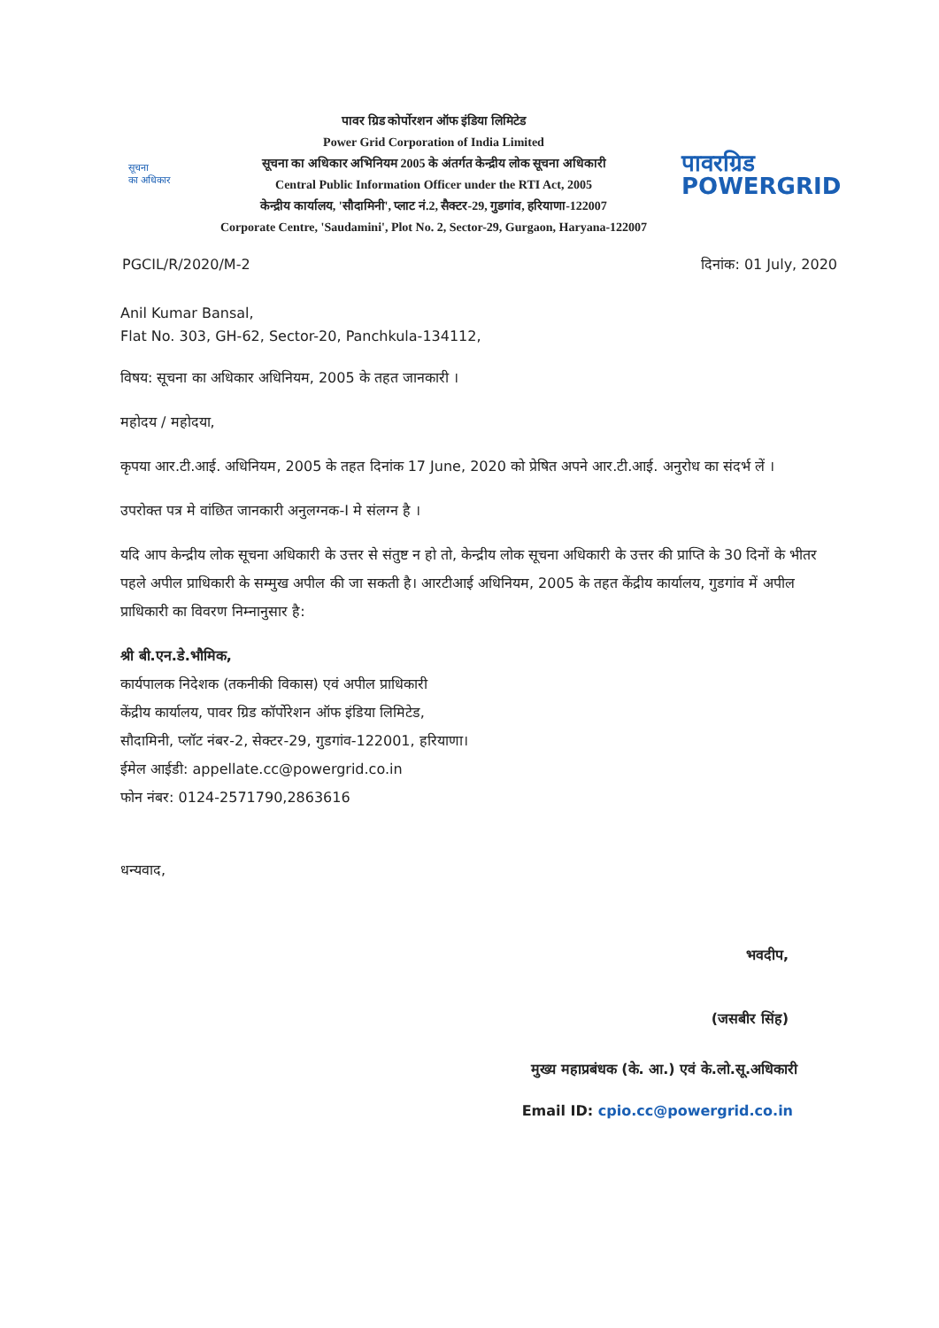सूचना
का अधिकार
पावर ग्रिड कोर्पोरशन ऑफ इंडिया लिमिटेड
Power Grid Corporation of India Limited
सूचना का अधिकार अभिनियम 2005 के अंतर्गत केन्द्रीय लोक सूचना अधिकारी
Central Public Information Officer under the RTI Act, 2005
केन्द्रीय कार्यालय, 'सौदामिनी', प्लाट नं.2, सैक्टर-29, गुडगांव, हरियाणा-122007
Corporate Centre, 'Saudamini', Plot No. 2, Sector-29, Gurgaon, Haryana-122007
पावरग्रिड
POWERGRID
PGCIL/R/2020/M-2 दिनांक: 01 July, 2020
Anil Kumar Bansal,
Flat No. 303, GH-62, Sector-20, Panchkula-134112,
विषय: सूचना का अधिकार अधिनियम, 2005 के तहत जानकारी ।
महोदय / महोदया,
कृपया आर.टी.आई. अधिनियम, 2005 के तहत दिनांक 17 June, 2020 को प्रेषित अपने आर.टी.आई. अनुरोध का संदर्भ लें ।
उपरोक्त पत्र मे वांछित जानकारी अनुलग्नक-I मे संलग्न है ।
यदि आप केन्द्रीय लोक सूचना अधिकारी के उत्तर से संतुष्ट न हो तो, केन्द्रीय लोक सूचना अधिकारी के उत्तर की प्राप्ति के 30 दिनों के भीतर पहले अपील प्राधिकारी के सम्मुख अपील की जा सकती है। आरटीआई अधिनियम, 2005 के तहत केंद्रीय कार्यालय, गुडगांव में अपील प्राधिकारी का विवरण निम्नानुसार है:
श्री बी.एन.डे.भौमिक,
कार्यपालक निदेशक (तकनीकी विकास) एवं अपील प्राधिकारी
केंद्रीय कार्यालय, पावर ग्रिड कॉर्पोरेशन ऑफ इंडिया लिमिटेड,
सौदामिनी, प्लॉट नंबर-2, सेक्टर-29, गुडगांव-122001, हरियाणा।
ईमेल आईडी: appellate.cc@powergrid.co.in
फोन नंबर: 0124-2571790,2863616
धन्यवाद,
भवदीप,
(जसबीर सिंह)
मुख्य महाप्रबंधक (के. आ.) एवं के.लो.सू.अधिकारी
Email ID: cpio.cc@powergrid.co.in